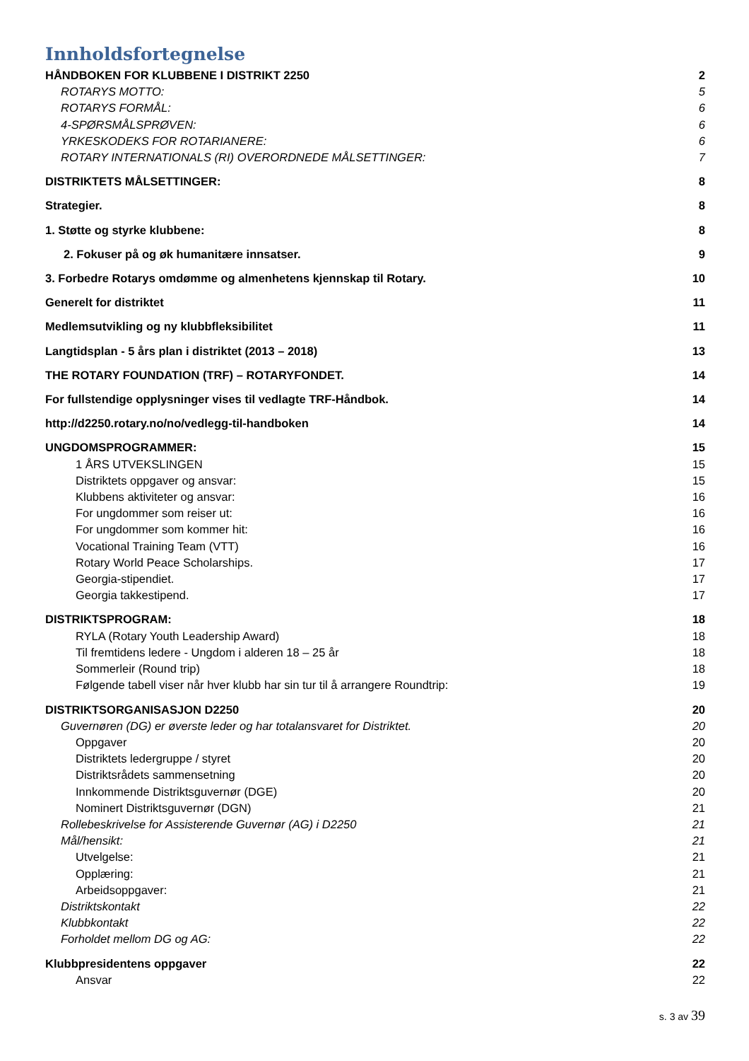Innholdsfortegnelse
HÅNDBOKEN FOR KLUBBENE I DISTRIKT 2250 2
ROTARYS MOTTO: 5
ROTARYS FORMÅL: 6
4-SPØRSMÅLSPRØVEN: 6
YRKESKODEKS FOR ROTARIANERE: 6
ROTARY INTERNATIONALS (RI) OVERORDNEDE MÅLSETTINGER: 7
DISTRIKTETS MÅLSETTINGER: 8
Strategier. 8
1. Støtte og styrke klubbene: 8
2. Fokuser på og øk humanitære innsatser. 9
3. Forbedre Rotarys omdømme og almenhetens kjennskap til Rotary. 10
Generelt for distriktet 11
Medlemsutvikling og ny klubbfleksibilitet 11
Langtidsplan - 5 års plan i distriktet (2013 – 2018) 13
THE ROTARY FOUNDATION (TRF) – ROTARYFONDET. 14
For fullstendige opplysninger vises til vedlagte TRF-Håndbok. 14
http://d2250.rotary.no/no/vedlegg-til-handboken 14
UNGDOMSPROGRAMMER: 15
1 ÅRS UTVEKSLINGEN 15
Distriktets oppgaver og ansvar: 15
Klubbens aktiviteter og ansvar: 16
For ungdommer som reiser ut: 16
For ungdommer som kommer hit: 16
Vocational Training Team (VTT) 16
Rotary World Peace Scholarships. 17
Georgia-stipendiet. 17
Georgia takkestipend. 17
DISTRIKTSPROGRAM: 18
RYLA (Rotary Youth Leadership Award) 18
Til fremtidens ledere - Ungdom i alderen 18 – 25 år 18
Sommerleir (Round trip) 18
Følgende tabell viser når hver klubb har sin tur til å arrangere Roundtrip: 19
DISTRIKTSORGANISASJON D2250 20
Guvernøren (DG) er øverste leder og har totalansvaret for Distriktet. 20
Oppgaver 20
Distriktets ledergruppe / styret 20
Distriktsrådets sammensetning 20
Innkommende Distriktsguvernør (DGE) 20
Nominert Distriktsguvernør (DGN) 21
Rollebeskrivelse for Assisterende Guvernør (AG) i D2250 21
Mål/hensikt: 21
Utvelgelse: 21
Opplæring: 21
Arbeidsoppgaver: 21
Distriktskontakt 22
Klubbkontakt 22
Forholdet mellom DG og AG: 22
Klubbpresidentens oppgaver 22
Ansvar 22
s. 3 av 39